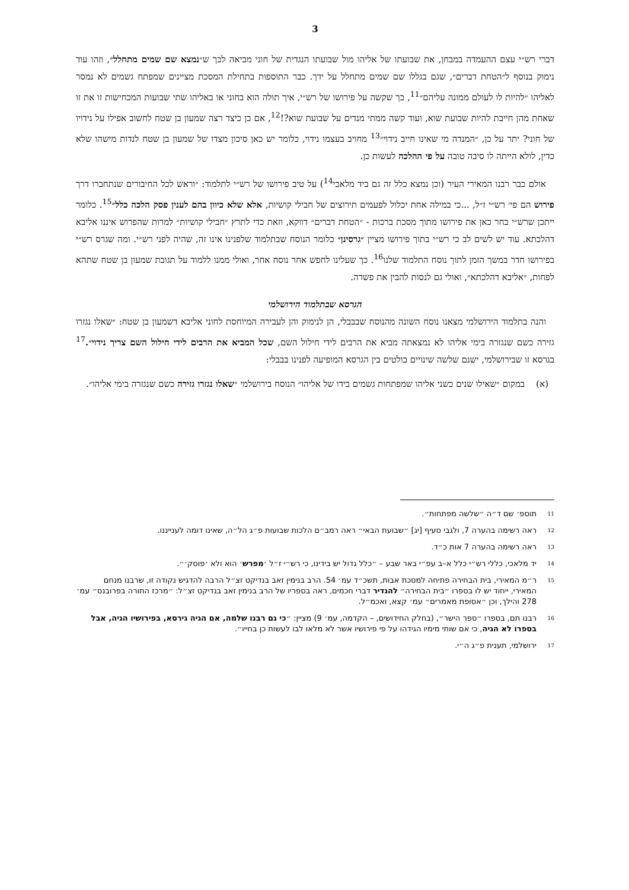3
דברי רש״י עצם ההעמדה במבחן, את שבועתו של אליהו מול שבועתו הנגדית של חוני מביאה לכך ש״נמצא שם שמים מתחלל״, וזהו עוד נימוק בנוסף ל״הטחת דברים״, שגם בגללו שם שמים מתחלל על ידך. כבר התוספות בתחילת המסכת מציינים שמפתח גשמים לא נמסר לאליהו ״להיות לו לעולם ממונה עליהם״<sup>11</sup>, כך שקשה על פירושו של רש״י, איך תולה הוא בחוני או באליהו שתי שבועות המכחישות זו את זו שאחת מהן חייבת להיות שבועת שוא, ועוד קשה ממתי מנדים על שבועת שוא?!<sup>12</sup>, אם כן כיצד רצה שמעון בן שטח לחשוב אפילו על נידויו של חוני? יתר על כן, ״המנדה מי שאינו חייב נידוי״<sup>13</sup> מחויב בעצמו נידוי, כלומר יש כאן סיכון מצדו של שמעון בן שטח לנדות מישהו שלא כדין, לולא הייתה לו סיבה טובה על פי ההלכה לעשות כן.
אולם כבר רבנו המאירי העיר (וכן נמצא כלל זה גם ביד מלאכי<sup>14</sup>) על טיב פירושו של רש״י לתלמוד: ״וראש לכל החיבורים שנתחברו דרך פירוש הם פי׳ רש״י ז״ל, ...כי במילה אחת יכלול לפעמים תירוצים של חבילי קושיות, אלא שלא כיוון בהם לענין פסק הלכה כלל״<sup>15</sup>. כלומר ייתכן שרש״י בחר כאן את פירושו מתוך מסכת ברכות - ״הטחת דברים״ דווקא, וזאת כדי לתרץ ״חבילי קושיות״ למרות שהפרוש איננו אליבא דהלכתא. עוד יש לשים לב כי רש״י בתוך פירושו מציין ״גרסינן״ כלומר הנוסח שבתלמוד שלפנינו אינו זה, שהיה לפני רש״י. ומה שגרס רש״י בפירושו חדר במשך הזמן לתוך נוסח התלמוד שלנו<sup>16</sup>. כך שעלינו לחפש אחר נוסח אחר, ואולי ממנו ללמוד על תגובת שמעון בן שטח שתהא לפחות, ״אליבא דהלכתא״, ואולי גם לנסות להבין את פשרה.
הגרסא שבתלמוד הירושלמי
והנה בתלמוד הירושלמי מצאנו נוסח השונה מהנוסח שבבבלי, הן לנימוק והן לעבירה המיוחסת לחוני אליבא דשמעון בן שטח: ״שאלו נגזרו גזירה כשם שנגזרה בימי אליהו לא נמצאתה מביא את הרבים לידי חילול השם, שכל המביא את הרבים לידי חילול השם צריך נידוי״.<sup>17</sup> בגרסא זו שבירושלמי, ישנם שלשה שינויים בולטים בין הגרסא המופיעה לפנינו בבבלי:
(א) במקום ״שאילו שנים כשני אליהו שמפתחות גשמים בידו של אליהו״ הנוסח בירושלמי ״שאלו נגזרו גזירה כשם שנגזרה בימי אליהו״.
<sup>11</sup>
תוספ׳ שם ד״ה ״שלשה מפתחות״.
<sup>12</sup>
ראה רשימה בהערה 7, ולגבי סעיף [יג] ״שבועת הבאי״ ראה רמב״ם הלכות שבועות פ״ג הל״ה, שאינו דומה לענייננו.
<sup>13</sup>
ראה רשימה בהערה 7 אות כ״ד.
<sup>14</sup>
יד מלאכי, כללי רש״י כלל א–ב עפ״י באר שבע – ״כלל גדול יש בידינו, כי רש״י ז״ל ׳מפרש׳ הוא ולא ׳פוסק׳״.
<sup>15</sup>
ר״מ המאירי, בית הבחירה פתיחה למסכת אבות, תשכ״ד עמ׳ 54. הרב בנימין זאב בנדיקט זצ״ל הרבה להדגיש נקודה זו, שרבנו מנחם המאירי, ייחוד יש לו בספרו ״בית הבחירה״ להגדיר דברי חכמים, ראה בספריו של הרב בנימין זאב בנדיקט זצ״ל: ״מרכז התורה בפרובנס״ עמ׳ 278 והילך, וכן ״אסופת מאמרים״ עמ׳ קצא, ואכמ״ל.
<sup>16</sup>
רבנו תם, בספרו ״ספר הישר״, (בחלק החידושים, – הקדמה, עמ׳ 9) מציין: ״כי גם רבנו שלמה, אם הגיה גירסא, בפירושיו הגיה, אבל בספרו לא הגיה, כי אם שותי מימיו הגידהו על פי פירושיו אשר לא מלאו לבו לעשות כן בחייו״.
<sup>17</sup>
ירושלמי, תענית פ״ג ה״י.